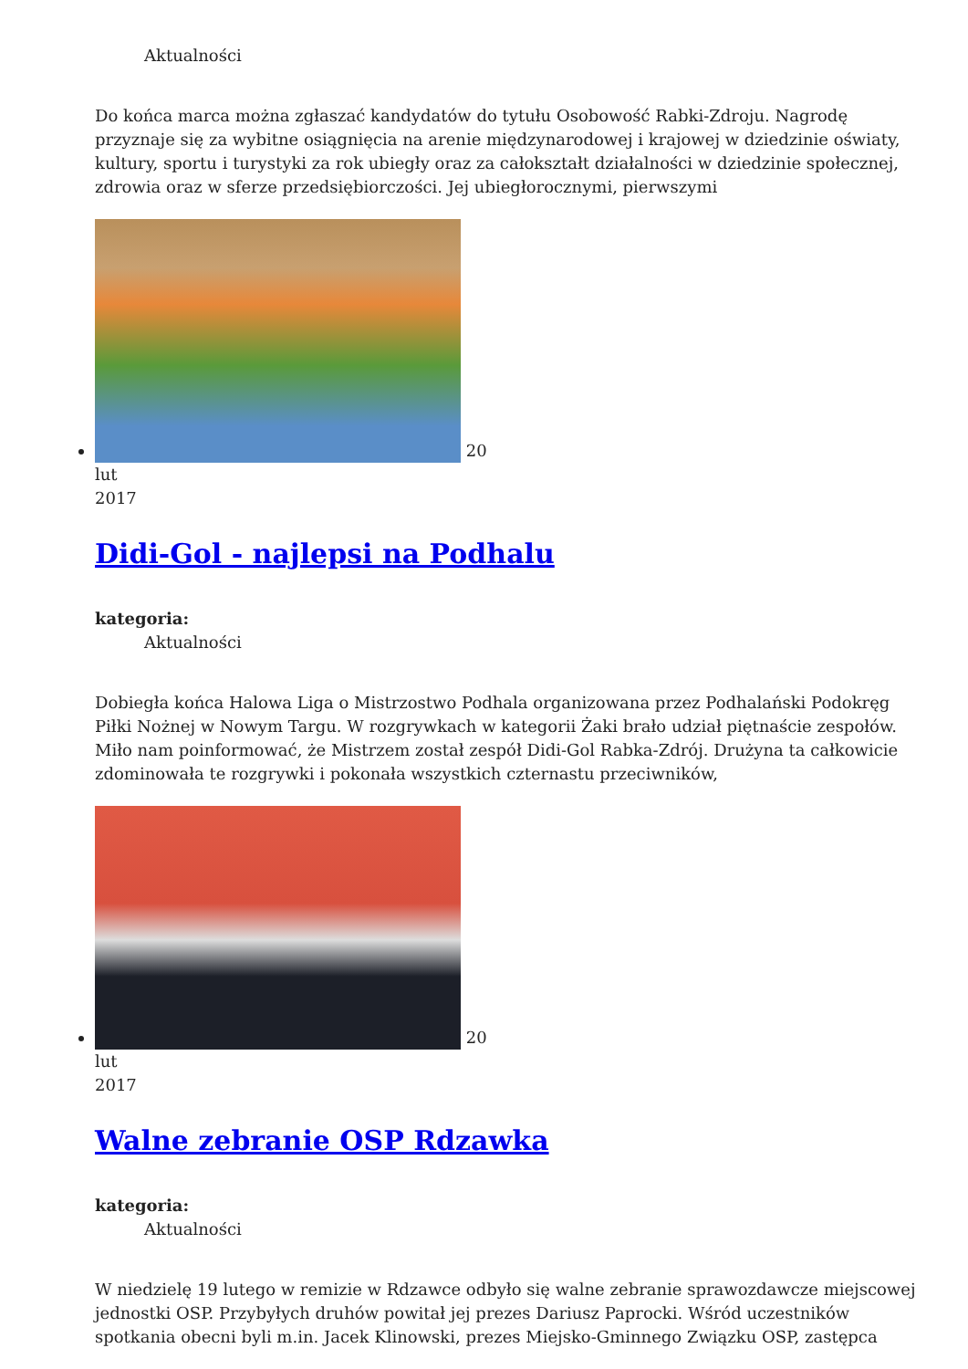Aktualności
Do końca marca można zgłaszać kandydatów do tytułu Osobowość Rabki-Zdroju. Nagrodę przyznaje się za wybitne osiągnięcia na arenie międzynarodowej i krajowej w dziedzinie oświaty, kultury, sportu i turystyki za rok ubiegły oraz za całokształt działalności w dziedzinie społecznej, zdrowia oraz w sferze przedsiębiorczości. Jej ubiegłorocznymi, pierwszymi
20
lut
2017
Didi-Gol - najlepsi na Podhalu
kategoria:
Aktualności
Dobiegła końca Halowa Liga o Mistrzostwo Podhala organizowana przez Podhalański Podokręg Piłki Nożnej w Nowym Targu. W rozgrywkach w kategorii Żaki brało udział piętnaście zespołów. Miło nam poinformować, że Mistrzem został zespół Didi-Gol Rabka-Zdrój. Drużyna ta całkowicie zdominowała te rozgrywki i pokonała wszystkich czternastu przeciwników,
20
lut
2017
Walne zebranie OSP Rdzawka
kategoria:
Aktualności
W niedzielę 19 lutego w remizie w Rdzawce odbyło się walne zebranie sprawozdawcze miejscowej jednostki OSP. Przybyłych druhów powitał jej prezes Dariusz Paprocki. Wśród uczestników spotkania obecni byli m.in. Jacek Klinowski, prezes Miejsko-Gminnego Związku OSP, zastępca